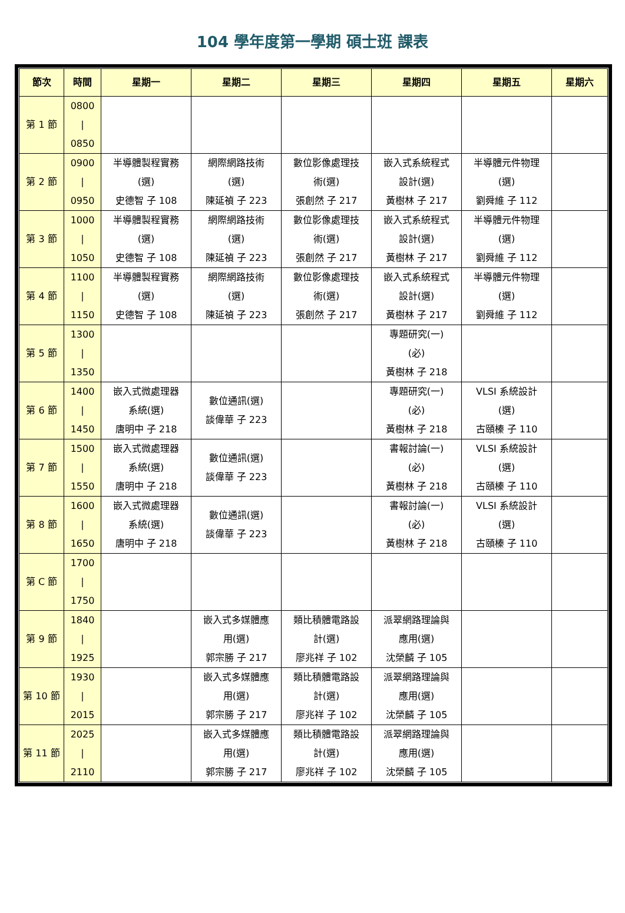104 學年度第一學期 碩士班 課表
| 節次 | 時間 | 星期一 | 星期二 | 星期三 | 星期四 | 星期五 | 星期六 |
| --- | --- | --- | --- | --- | --- | --- | --- |
| 第 1 節 | 0800 / 0850 | | | | | | |
| 第 2 節 | 0900 / 0950 | 半導體製程實務 (選) 史德智 子 108 | 網際網路技術 (選) 陳延禎 子 223 | 數位影像處理技 術(選) 張創然 子 217 | 嵌入式系統程式 設計(選) 黃樹林 子 217 | 半導體元件物理 (選) 劉舜維 子 112 | |
| 第 3 節 | 1000 / 1050 | 半導體製程實務 (選) 史德智 子 108 | 網際網路技術 (選) 陳延禎 子 223 | 數位影像處理技 術(選) 張創然 子 217 | 嵌入式系統程式 設計(選) 黃樹林 子 217 | 半導體元件物理 (選) 劉舜維 子 112 | |
| 第 4 節 | 1100 / 1150 | 半導體製程實務 (選) 史德智 子 108 | 網際網路技術 (選) 陳延禎 子 223 | 數位影像處理技 術(選) 張創然 子 217 | 嵌入式系統程式 設計(選) 黃樹林 子 217 | 半導體元件物理 (選) 劉舜維 子 112 | |
| 第 5 節 | 1300 / 1350 | | | | 專題研究(一) (必) 黃樹林 子 218 | | |
| 第 6 節 | 1400 / 1450 | 嵌入式微處理器 系統(選) 唐明中 子 218 | 數位通訊(選) 談偉華 子 223 | | 專題研究(一) (必) 黃樹林 子 218 | VLSI 系統設計 (選) 古頤榛 子 110 | |
| 第 7 節 | 1500 / 1550 | 嵌入式微處理器 系統(選) 唐明中 子 218 | 數位通訊(選) 談偉華 子 223 | | 書報討論(一) (必) 黃樹林 子 218 | VLSI 系統設計 (選) 古頤榛 子 110 | |
| 第 8 節 | 1600 / 1650 | 嵌入式微處理器 系統(選) 唐明中 子 218 | 數位通訊(選) 談偉華 子 223 | | 書報討論(一) (必) 黃樹林 子 218 | VLSI 系統設計 (選) 古頤榛 子 110 | |
| 第 C 節 | 1700 / 1750 | | | | | | |
| 第 9 節 | 1840 / 1925 | | 嵌入式多媒體應 用(選) 郭宗勝 子 217 | 類比積體電路設 計(選) 廖兆祥 子 102 | 派翠網路理論與 應用(選) 沈榮麟 子 105 | | |
| 第 10 節 | 1930 / 2015 | | 嵌入式多媒體應 用(選) 郭宗勝 子 217 | 類比積體電路設 計(選) 廖兆祥 子 102 | 派翠網路理論與 應用(選) 沈榮麟 子 105 | | |
| 第 11 節 | 2025 / 2110 | | 嵌入式多媒體應 用(選) 郭宗勝 子 217 | 類比積體電路設 計(選) 廖兆祥 子 102 | 派翠網路理論與 應用(選) 沈榮麟 子 105 | | |